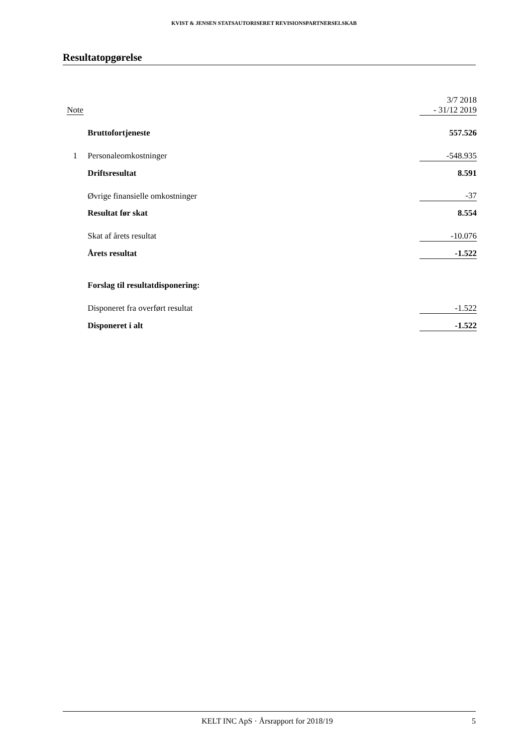KVIST & JENSEN STATSAUTORISERET REVISIONSPARTNERSELSKAB
Resultatopgørelse
| Note | | 3/7 2018 - 31/12 2019 |
| | Bruttofortjeneste | 557.526 |
| 1 | Personaleomkostninger | -548.935 |
| | Driftsresultat | 8.591 |
| | Øvrige finansielle omkostninger | -37 |
| | Resultat før skat | 8.554 |
| | Skat af årets resultat | -10.076 |
| | Årets resultat | -1.522 |
| | Forslag til resultatdisponering: | |
| | Disponeret fra overført resultat | -1.522 |
| | Disponeret i alt | -1.522 |
KELT INC ApS · Årsrapport for 2018/19 5